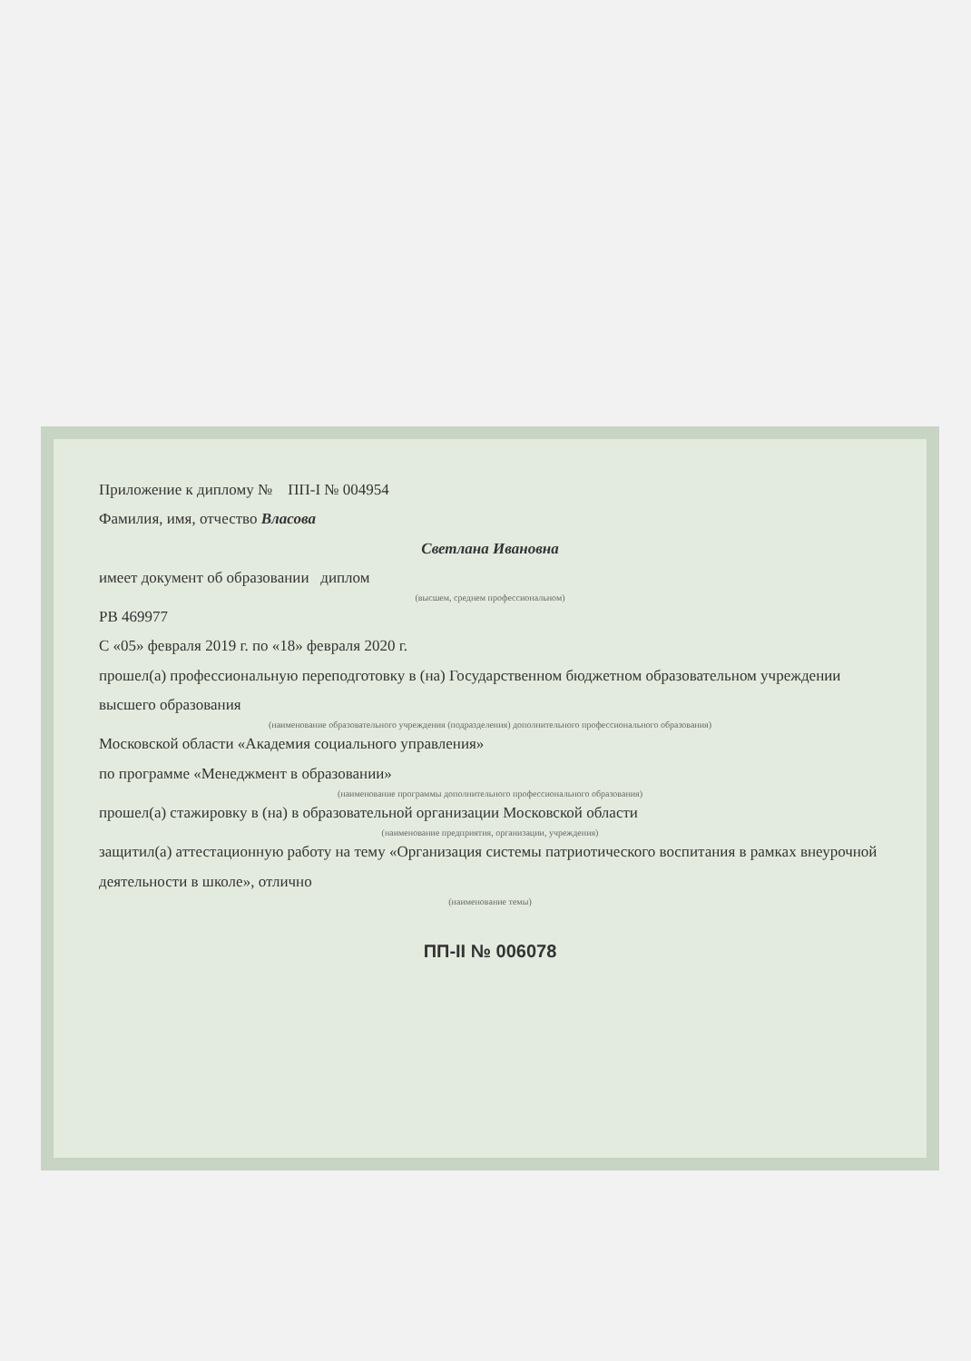Приложение к диплому № ПП-I № 004954
Фамилия, имя, отчество Власова
Светлана Ивановна
имеет документ об образовании диплом
(высшем, среднем профессиональном)
РВ 469977
С «05» февраля 2019 г. по «18» февраля 2020 г.
прошел(а) профессиональную переподготовку в (на) Государственном бюджетном образовательном учреждении высшего образования
(наименование образовательного учреждения (подразделения) дополнительного профессионального образования)
Московской области «Академия социального управления»
по программе «Менеджмент в образовании»
(наименование программы дополнительного профессионального образования)
прошел(а) стажировку в (на) в образовательной организации Московской области
(наименование предприятия, организации, учреждения)
защитил(а) аттестационную работу на тему «Организация системы патриотического воспитания в рамках внеурочной деятельности в школе», отлично
(наименование темы)
ПП-II № 006078